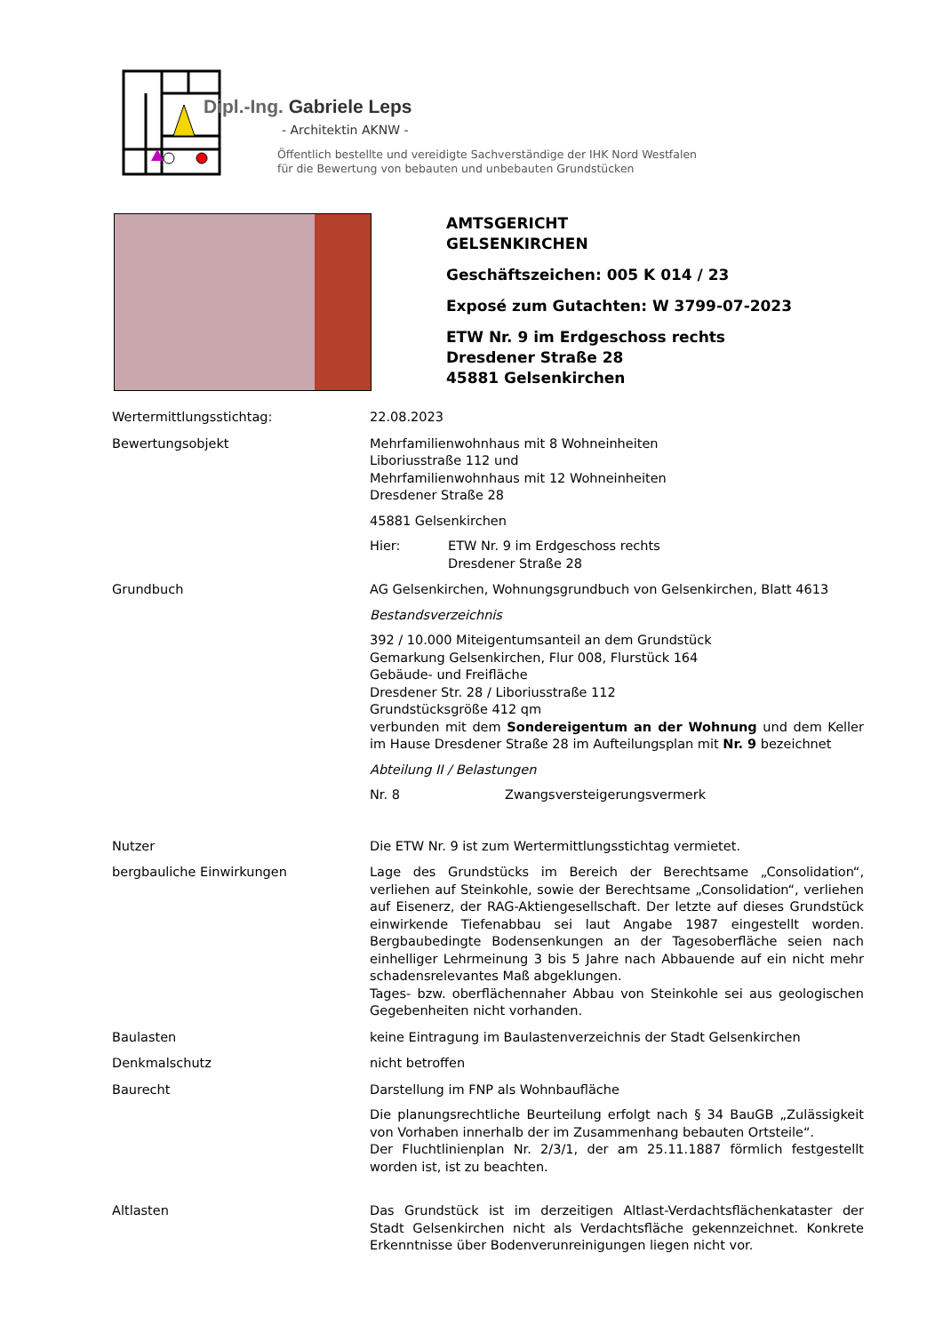Dipl.-Ing. Gabriele Leps
- Architektin AKNW -
Öffentlich bestellte und vereidigte Sachverständige der IHK Nord Westfalen
für die Bewertung von bebauten und unbebauten Grundstücken
AMTSGERICHT
GELSENKIRCHEN
Geschäftszeichen: 005 K 014 / 23
Exposé zum Gutachten: W 3799-07-2023
ETW Nr. 9 im Erdgeschoss rechts
Dresdener Straße 28
45881 Gelsenkirchen
Wertermittlungsstichtag: 22.08.2023
Bewertungsobjekt Mehrfamilienwohnhaus mit 8 Wohneinheiten
Liboriusstraße 112 und
Mehrfamilienwohnhaus mit 12 Wohneinheiten
Dresdener Straße 28
45881 Gelsenkirchen
Hier: ETW Nr. 9 im Erdgeschoss rechts
Dresdener Straße 28
Grundbuch AG Gelsenkirchen, Wohnungsgrundbuch von Gelsenkirchen, Blatt 4613
Bestandsverzeichnis
392 / 10.000 Miteigentumsanteil an dem Grundstück
Gemarkung Gelsenkirchen, Flur 008, Flurstück 164
Gebäude- und Freifläche
Dresdener Str. 28 / Liboriusstraße 112
Grundstücksgröße 412 qm
verbunden mit dem Sondereigentum an der Wohnung und dem Keller im Hause Dresdener Straße 28 im Aufteilungsplan mit Nr. 9 bezeichnet
Abteilung II / Belastungen
Nr. 8 Zwangsversteigerungsvermerk
Nutzer Die ETW Nr. 9 ist zum Wertermittlungsstichtag vermietet.
bergbauliche Einwirkungen Lage des Grundstücks im Bereich der Berechtsame „Consolidation“, verliehen auf Steinkohle, sowie der Berechtsame „Consolidation“, verliehen auf Eisenerz, der RAG-Aktiengesellschaft. Der letzte auf dieses Grundstück einwirkende Tiefenabbau sei laut Angabe 1987 eingestellt worden. Bergbaubedingte Bodensenkungen an der Tagesoberfläche seien nach einhelliger Lehrmeinung 3 bis 5 Jahre nach Abbauende auf ein nicht mehr schadensrelevantes Maß abgeklungen.
Tages- bzw. oberflächennaher Abbau von Steinkohle sei aus geologischen Gegebenheiten nicht vorhanden.
Baulasten keine Eintragung im Baulastenverzeichnis der Stadt Gelsenkirchen
Denkmalschutz nicht betroffen
Baurecht Darstellung im FNP als Wohnbaufläche
Die planungsrechtliche Beurteilung erfolgt nach § 34 BauGB „Zulässigkeit von Vorhaben innerhalb der im Zusammenhang bebauten Ortsteile“.
Der Fluchtlinienplan Nr. 2/3/1, der am 25.11.1887 förmlich festgestellt worden ist, ist zu beachten.
Altlasten Das Grundstück ist im derzeitigen Altlast-Verdachtsflächenkataster der Stadt Gelsenkirchen nicht als Verdachtsfläche gekennzeichnet. Konkrete Erkenntnisse über Bodenverunreinigungen liegen nicht vor.